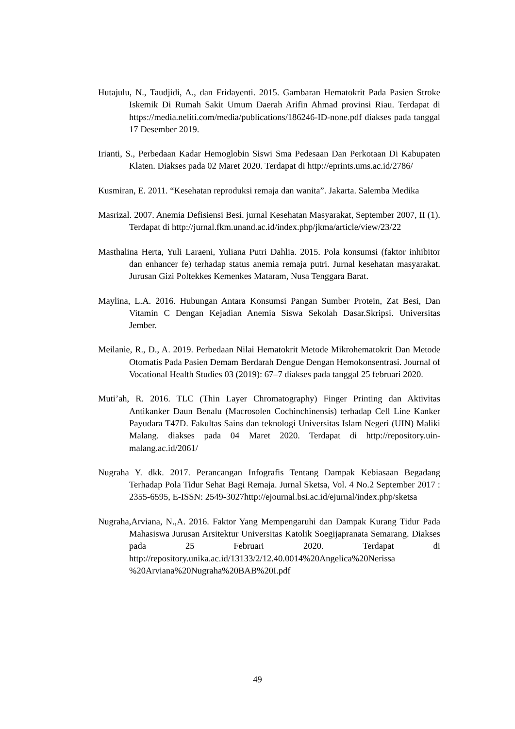Hutajulu, N., Taudjidi, A., dan Fridayenti. 2015. Gambaran Hematokrit Pada Pasien Stroke Iskemik Di Rumah Sakit Umum Daerah Arifin Ahmad provinsi Riau. Terdapat di https://media.neliti.com/media/publications/186246-ID-none.pdf diakses pada tanggal 17 Desember 2019.
Irianti, S., Perbedaan Kadar Hemoglobin Siswi Sma Pedesaan Dan Perkotaan Di Kabupaten Klaten. Diakses pada 02 Maret 2020. Terdapat di http://eprints.ums.ac.id/2786/
Kusmiran, E. 2011. “Kesehatan reproduksi remaja dan wanita”. Jakarta. Salemba Medika
Masrizal. 2007. Anemia Defisiensi Besi. jurnal Kesehatan Masyarakat, September 2007, II (1). Terdapat di http://jurnal.fkm.unand.ac.id/index.php/jkma/article/view/23/22
Masthalina Herta, Yuli Laraeni, Yuliana Putri Dahlia. 2015. Pola konsumsi (faktor inhibitor dan enhancer fe) terhadap status anemia remaja putri. Jurnal kesehatan masyarakat. Jurusan Gizi Poltekkes Kemenkes Mataram, Nusa Tenggara Barat.
Maylina, L.A. 2016. Hubungan Antara Konsumsi Pangan Sumber Protein, Zat Besi, Dan Vitamin C Dengan Kejadian Anemia Siswa Sekolah Dasar.Skripsi. Universitas Jember.
Meilanie, R., D., A. 2019. Perbedaan Nilai Hematokrit Metode Mikrohematokrit Dan Metode Otomatis Pada Pasien Demam Berdarah Dengue Dengan Hemokonsentrasi. Journal of Vocational Health Studies 03 (2019): 67–7 diakses pada tanggal 25 februari 2020.
Muti’ah, R. 2016. TLC (Thin Layer Chromatography) Finger Printing dan Aktivitas Antikanker Daun Benalu (Macrosolen Cochinchinensis) terhadap Cell Line Kanker Payudara T47D. Fakultas Sains dan teknologi Universitas Islam Negeri (UIN) Maliki Malang. diakses pada 04 Maret 2020. Terdapat di http://repository.uin-malang.ac.id/2061/
Nugraha Y. dkk. 2017. Perancangan Infografis Tentang Dampak Kebiasaan Begadang Terhadap Pola Tidur Sehat Bagi Remaja. Jurnal Sketsa, Vol. 4 No.2 September 2017 : 2355-6595, E-ISSN: 2549-3027http://ejournal.bsi.ac.id/ejurnal/index.php/sketsa
Nugraha,Arviana, N.,A. 2016. Faktor Yang Mempengaruhi dan Dampak Kurang Tidur Pada Mahasiswa Jurusan Arsitektur Universitas Katolik Soegijapranata Semarang. Diakses pada 25 Februari 2020. Terdapat di http://repository.unika.ac.id/13133/2/12.40.0014%20Angelica%20Nerissa %20Arviana%20Nugraha%20BAB%20I.pdf
49